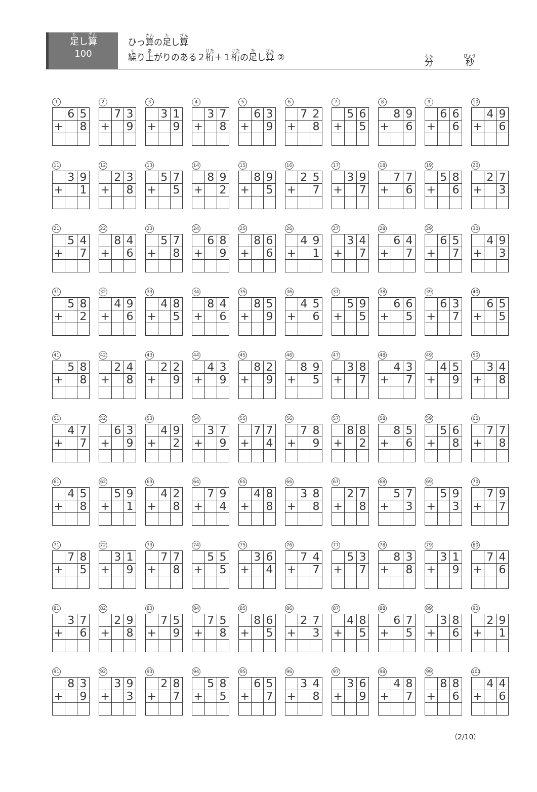足し算
100
ひっ算の足し算
繰り上がりのある２桁＋１桁の足し算 ②
分 秒
1
| | 6 | 5 |
| + | | 8 |
2
| | 7 | 3 |
| + | | 9 |
3
| | 3 | 1 |
| + | | 9 |
4
| | 3 | 7 |
| + | | 8 |
5
| | 6 | 3 |
| + | | 9 |
6
| | 7 | 2 |
| + | | 8 |
7
| | 5 | 6 |
| + | | 5 |
8
| | 8 | 9 |
| + | | 6 |
9
| | 6 | 6 |
| + | | 6 |
10
| | 4 | 9 |
| + | | 6 |
11
| | 3 | 9 |
| + | | 1 |
12
| | 2 | 3 |
| + | | 8 |
13
| | 5 | 7 |
| + | | 5 |
14
| | 8 | 9 |
| + | | 2 |
15
| | 8 | 9 |
| + | | 5 |
16
| | 2 | 5 |
| + | | 7 |
17
| | 3 | 9 |
| + | | 7 |
18
| | 7 | 7 |
| + | | 6 |
19
| | 5 | 8 |
| + | | 6 |
20
| | 2 | 7 |
| + | | 3 |
21
| | 5 | 4 |
| + | | 7 |
22
| | 8 | 4 |
| + | | 6 |
23
| | 5 | 7 |
| + | | 8 |
24
| | 6 | 8 |
| + | | 9 |
25
| | 8 | 6 |
| + | | 6 |
26
| | 4 | 9 |
| + | | 1 |
27
| | 3 | 4 |
| + | | 7 |
28
| | 6 | 4 |
| + | | 7 |
29
| | 6 | 5 |
| + | | 7 |
30
| | 4 | 9 |
| + | | 3 |
31
| | 5 | 8 |
| + | | 2 |
32
| | 4 | 9 |
| + | | 6 |
33
| | 4 | 8 |
| + | | 5 |
34
| | 8 | 4 |
| + | | 6 |
35
| | 8 | 5 |
| + | | 9 |
36
| | 4 | 5 |
| + | | 6 |
37
| | 5 | 9 |
| + | | 5 |
38
| | 6 | 6 |
| + | | 5 |
39
| | 6 | 3 |
| + | | 7 |
40
| | 6 | 5 |
| + | | 5 |
41
| | 5 | 8 |
| + | | 8 |
42
| | 2 | 4 |
| + | | 8 |
43
| | 2 | 2 |
| + | | 9 |
44
| | 4 | 3 |
| + | | 9 |
45
| | 8 | 2 |
| + | | 9 |
46
| | 8 | 9 |
| + | | 5 |
47
| | 3 | 8 |
| + | | 7 |
48
| | 4 | 3 |
| + | | 7 |
49
| | 4 | 5 |
| + | | 9 |
50
| | 3 | 4 |
| + | | 8 |
51
| | 4 | 7 |
| + | | 7 |
52
| | 6 | 3 |
| + | | 9 |
53
| | 4 | 9 |
| + | | 2 |
54
| | 3 | 7 |
| + | | 9 |
55
| | 7 | 7 |
| + | | 4 |
56
| | 7 | 8 |
| + | | 9 |
57
| | 8 | 8 |
| + | | 2 |
58
| | 8 | 5 |
| + | | 6 |
59
| | 5 | 6 |
| + | | 8 |
60
| | 7 | 7 |
| + | | 8 |
61
| | 4 | 5 |
| + | | 8 |
62
| | 5 | 9 |
| + | | 1 |
63
| | 4 | 2 |
| + | | 8 |
64
| | 7 | 9 |
| + | | 4 |
65
| | 4 | 8 |
| + | | 8 |
66
| | 3 | 8 |
| + | | 8 |
67
| | 2 | 7 |
| + | | 8 |
68
| | 5 | 7 |
| + | | 3 |
69
| | 5 | 9 |
| + | | 3 |
70
| | 7 | 9 |
| + | | 7 |
71
| | 7 | 8 |
| + | | 5 |
72
| | 3 | 1 |
| + | | 9 |
73
| | 7 | 7 |
| + | | 8 |
74
| | 5 | 5 |
| + | | 5 |
75
| | 3 | 6 |
| + | | 4 |
76
| | 7 | 4 |
| + | | 7 |
77
| | 5 | 3 |
| + | | 7 |
78
| | 8 | 3 |
| + | | 8 |
79
| | 3 | 1 |
| + | | 9 |
80
| | 7 | 4 |
| + | | 6 |
81
| | 3 | 7 |
| + | | 6 |
82
| | 2 | 9 |
| + | | 8 |
83
| | 7 | 5 |
| + | | 9 |
84
| | 7 | 5 |
| + | | 8 |
85
| | 8 | 6 |
| + | | 5 |
86
| | 2 | 7 |
| + | | 3 |
87
| | 4 | 8 |
| + | | 5 |
88
| | 6 | 7 |
| + | | 5 |
89
| | 3 | 8 |
| + | | 6 |
90
| | 2 | 9 |
| + | | 1 |
91
| | 8 | 3 |
| + | | 9 |
92
| | 3 | 9 |
| + | | 3 |
93
| | 2 | 8 |
| + | | 7 |
94
| | 5 | 8 |
| + | | 5 |
95
| | 6 | 5 |
| + | | 7 |
96
| | 3 | 4 |
| + | | 8 |
97
| | 3 | 6 |
| + | | 9 |
98
| | 4 | 8 |
| + | | 7 |
99
| | 8 | 8 |
| + | | 6 |
100
| | 4 | 4 |
| + | | 6 |
（2/10）